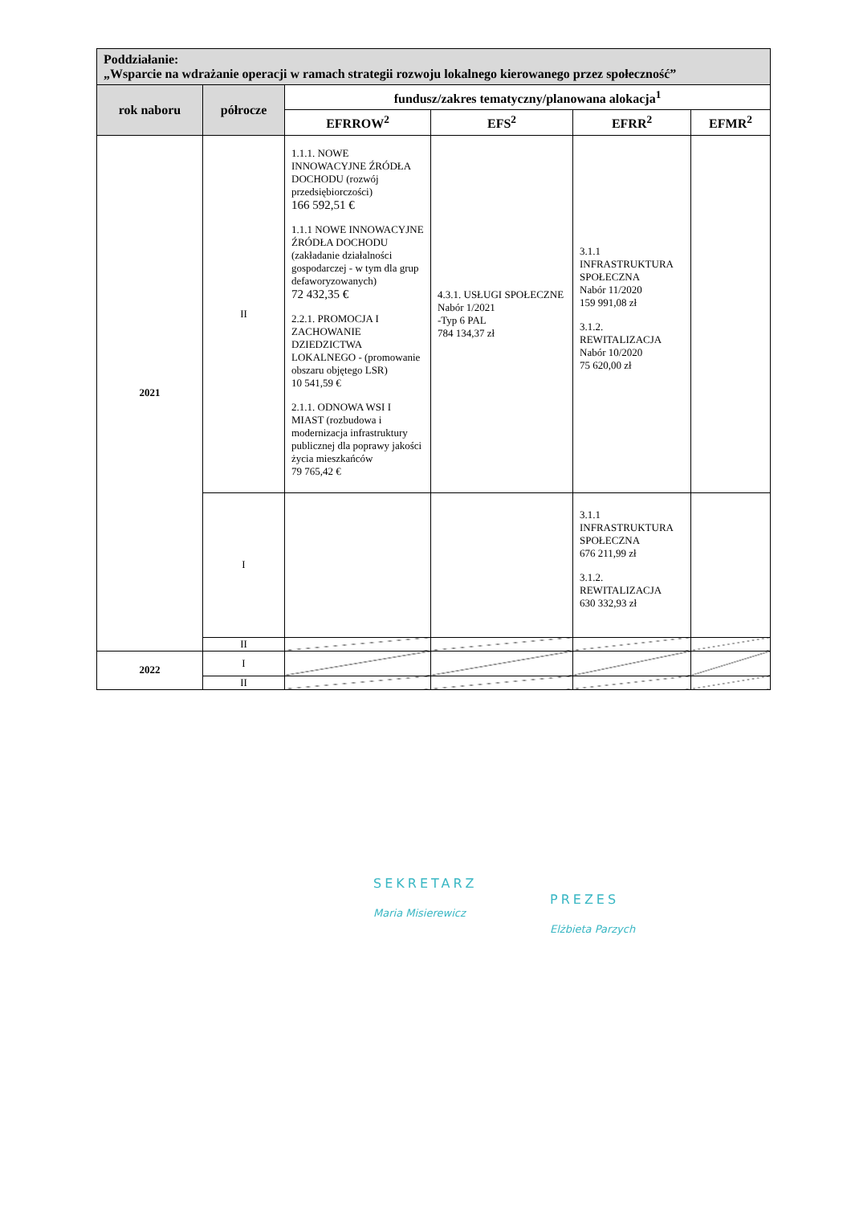| Poddziałanie: „Wsparcie na wdrażanie operacji w ramach strategii rozwoju lokalnego kierowanego przez społeczność” | | | | | |
| rok naboru | półrocze | fundusz/zakres tematyczny/planowana alokacja<sup>1</sup> | | | |
| | | EFRROW<sup>2</sup> | EFS<sup>2</sup> | EFRR<sup>2</sup> | EFMR<sup>2</sup> |
| 2021 | II | 1.1.1. NOWE INNOWACYJNE ŹRÓDŁA DOCHODU (rozwój przedsiębiorczości) 166 592,51 € 1.1.1 NOWE INNOWACYJNE ŹRÓDŁA DOCHODU (zakładanie działalności gospodarczej - w tym dla grup defaworyzowanych) 72 432,35 € 2.2.1. PROMOCJA I ZACHOWANIE DZIEDZICTWA LOKALNEGO - (promowanie obszaru objętego LSR) 10 541,59 € 2.1.1. ODNOWA WSI I MIAST (rozbudowa i modernizacja infrastruktury publicznej dla poprawy jakości życia mieszkańców 79 765,42 € | 4.3.1. USŁUGI SPOŁECZNE Nabór 1/2021 -Typ 6 PAL 784 134,37 zł | 3.1.1 INFRASTRUKTURA SPOŁECZNA Nabór 11/2020 159 991,08 zł 3.1.2. REWITALIZACJA Nabór 10/2020 75 620,00 zł | |
| | I | | | 3.1.1 INFRASTRUKTURA SPOŁECZNA 676 211,99 zł 3.1.2. REWITALIZACJA 630 332,93 zł | |
| | II | | | | |
| 2022 | I | | | | |
| | II | | | | |
SEKRETARZ
Maria Misierewicz
PREZES
Elżbieta Parzych